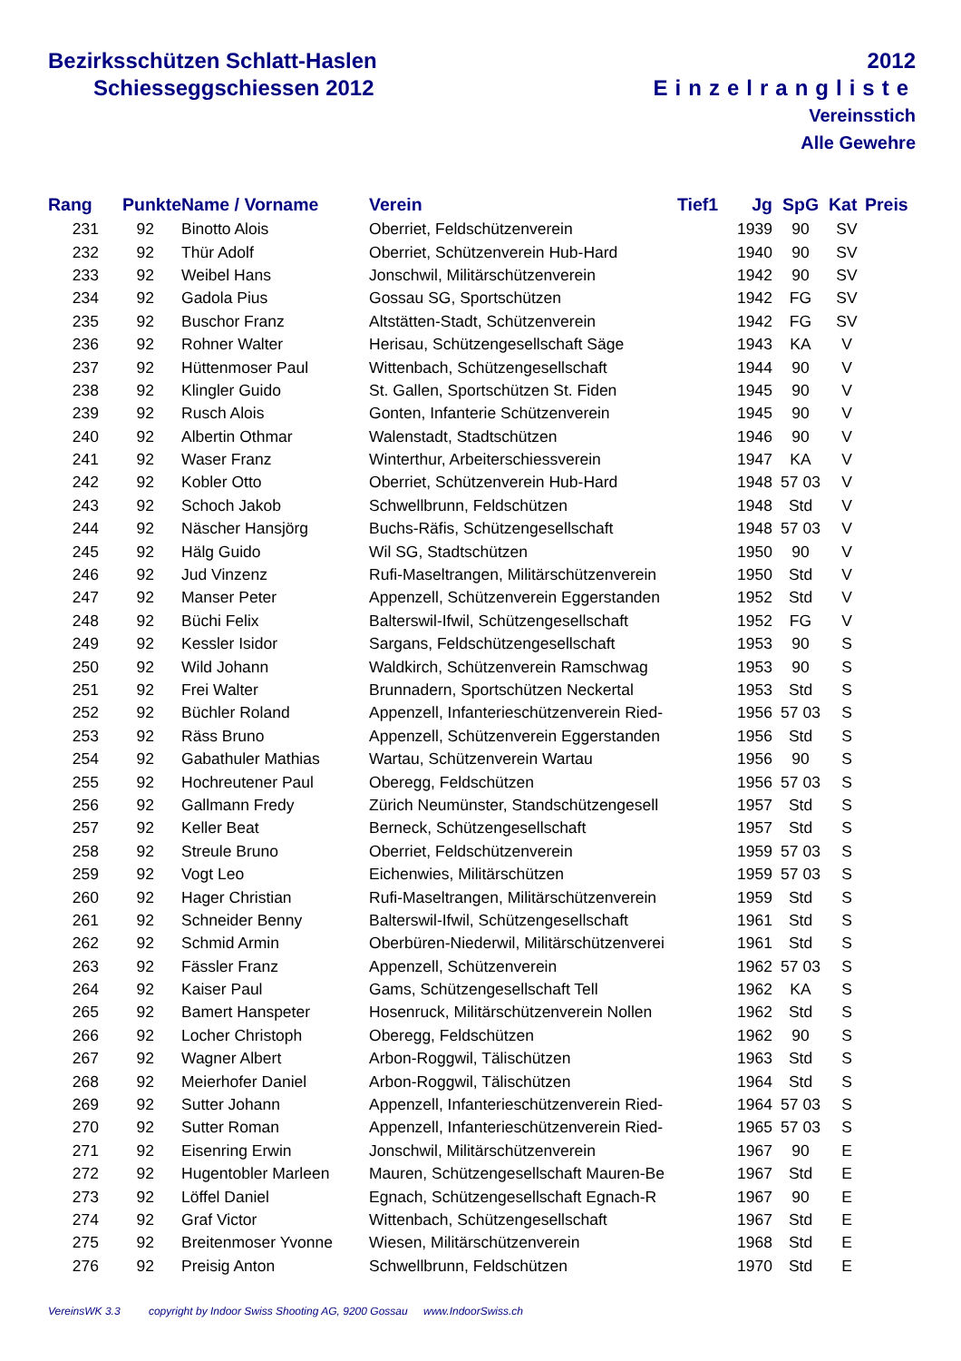Bezirksschützen Schlatt-Haslen
Schiesseggschiessen 2012
2012
Einzelrangliste
Vereinsstich
Alle Gewehre
| Rang | Punkte | Name / Vorname | Verein | Tief1 | Jg | SpG | Kat | Preis |
| --- | --- | --- | --- | --- | --- | --- | --- | --- |
| 231 | 92 | Binotto Alois | Oberriet, Feldschützenverein | | 1939 | 90 | SV | |
| 232 | 92 | Thür Adolf | Oberriet, Schützenverein Hub-Hard | | 1940 | 90 | SV | |
| 233 | 92 | Weibel Hans | Jonschwil, Militärschützenverein | | 1942 | 90 | SV | |
| 234 | 92 | Gadola Pius | Gossau SG, Sportschützen | | 1942 | FG | SV | |
| 235 | 92 | Buschor Franz | Altstätten-Stadt, Schützenverein | | 1942 | FG | SV | |
| 236 | 92 | Rohner Walter | Herisau, Schützengesellschaft Säge | | 1943 | KA | V | |
| 237 | 92 | Hüttenmoser Paul | Wittenbach, Schützengesellschaft | | 1944 | 90 | V | |
| 238 | 92 | Klingler Guido | St. Gallen, Sportschützen St. Fiden | | 1945 | 90 | V | |
| 239 | 92 | Rusch Alois | Gonten, Infanterie Schützenverein | | 1945 | 90 | V | |
| 240 | 92 | Albertin Othmar | Walenstadt, Stadtschützen | | 1946 | 90 | V | |
| 241 | 92 | Waser Franz | Winterthur, Arbeiterschiessverein | | 1947 | KA | V | |
| 242 | 92 | Kobler Otto | Oberriet, Schützenverein Hub-Hard | | 1948 | 57 03 | V | |
| 243 | 92 | Schoch Jakob | Schwellbrunn, Feldschützen | | 1948 | Std | V | |
| 244 | 92 | Näscher Hansjörg | Buchs-Räfis, Schützengesellschaft | | 1948 | 57 03 | V | |
| 245 | 92 | Hälg Guido | Wil SG, Stadtschützen | | 1950 | 90 | V | |
| 246 | 92 | Jud Vinzenz | Rufi-Maseltrangen, Militärschützenverein | | 1950 | Std | V | |
| 247 | 92 | Manser Peter | Appenzell, Schützenverein Eggerstanden | | 1952 | Std | V | |
| 248 | 92 | Büchi Felix | Balterswil-Ifwil, Schützengesellschaft | | 1952 | FG | V | |
| 249 | 92 | Kessler Isidor | Sargans, Feldschützengesellschaft | | 1953 | 90 | S | |
| 250 | 92 | Wild Johann | Waldkirch, Schützenverein Ramschwag | | 1953 | 90 | S | |
| 251 | 92 | Frei Walter | Brunnadern, Sportschützen Neckertal | | 1953 | Std | S | |
| 252 | 92 | Büchler Roland | Appenzell, Infanterieschützenverein Ried- | | 1956 | 57 03 | S | |
| 253 | 92 | Räss Bruno | Appenzell, Schützenverein Eggerstanden | | 1956 | Std | S | |
| 254 | 92 | Gabathuler Mathias | Wartau, Schützenverein Wartau | | 1956 | 90 | S | |
| 255 | 92 | Hochreutener Paul | Oberegg, Feldschützen | | 1956 | 57 03 | S | |
| 256 | 92 | Gallmann Fredy | Zürich Neumünster, Standschützengesell | | 1957 | Std | S | |
| 257 | 92 | Keller Beat | Berneck, Schützengesellschaft | | 1957 | Std | S | |
| 258 | 92 | Streule Bruno | Oberriet, Feldschützenverein | | 1959 | 57 03 | S | |
| 259 | 92 | Vogt Leo | Eichenwies, Militärschützen | | 1959 | 57 03 | S | |
| 260 | 92 | Hager Christian | Rufi-Maseltrangen, Militärschützenverein | | 1959 | Std | S | |
| 261 | 92 | Schneider Benny | Balterswil-Ifwil, Schützengesellschaft | | 1961 | Std | S | |
| 262 | 92 | Schmid Armin | Oberbüren-Niederwil, Militärschützenverei | | 1961 | Std | S | |
| 263 | 92 | Fässler Franz | Appenzell, Schützenverein | | 1962 | 57 03 | S | |
| 264 | 92 | Kaiser Paul | Gams, Schützengesellschaft Tell | | 1962 | KA | S | |
| 265 | 92 | Bamert Hanspeter | Hosenruck, Militärschützenverein Nollen | | 1962 | Std | S | |
| 266 | 92 | Locher Christoph | Oberegg, Feldschützen | | 1962 | 90 | S | |
| 267 | 92 | Wagner Albert | Arbon-Roggwil, Tälischützen | | 1963 | Std | S | |
| 268 | 92 | Meierhofer Daniel | Arbon-Roggwil, Tälischützen | | 1964 | Std | S | |
| 269 | 92 | Sutter Johann | Appenzell, Infanterieschützenverein Ried- | | 1964 | 57 03 | S | |
| 270 | 92 | Sutter Roman | Appenzell, Infanterieschützenverein Ried- | | 1965 | 57 03 | S | |
| 271 | 92 | Eisenring Erwin | Jonschwil, Militärschützenverein | | 1967 | 90 | E | |
| 272 | 92 | Hugentobler Marleen | Mauren, Schützengesellschaft Mauren-Be | | 1967 | Std | E | |
| 273 | 92 | Löffel Daniel | Egnach, Schützengesellschaft Egnach-R | | 1967 | 90 | E | |
| 274 | 92 | Graf Victor | Wittenbach, Schützengesellschaft | | 1967 | Std | E | |
| 275 | 92 | Breitenmoser Yvonne | Wiesen, Militärschützenverein | | 1968 | Std | E | |
| 276 | 92 | Preisig Anton | Schwellbrunn, Feldschützen | | 1970 | Std | E | |
VereinsWK 3.3 copyright by Indoor Swiss Shooting AG, 9200 Gossau www.IndoorSwiss.ch